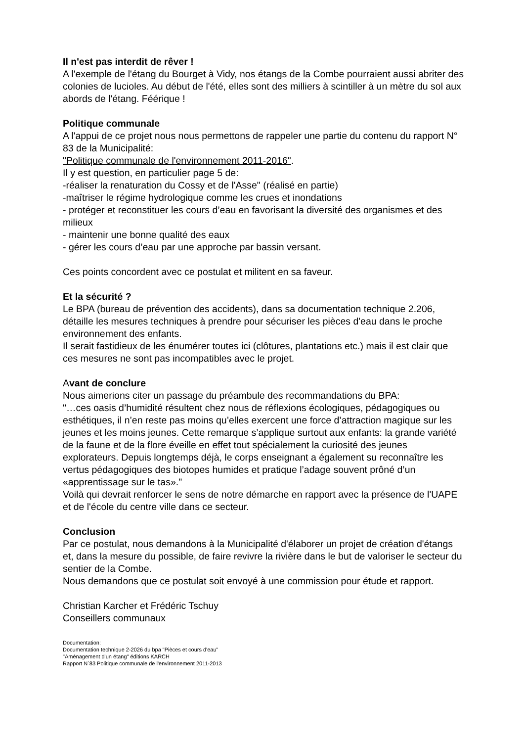Il n'est pas interdit de rêver !
A l'exemple de l'étang du Bourget à Vidy, nos étangs de la Combe pourraient aussi abriter des colonies de lucioles. Au début de l'été, elles sont des milliers à scintiller à un mètre du sol aux abords de l'étang. Féérique !
Politique communale
A l'appui de ce projet nous nous permettons de rappeler une partie du contenu du rapport N° 83 de la Municipalité:
"Politique communale de l'environnement 2011-2016".
Il y est question, en particulier page 5 de:
-réaliser la renaturation du Cossy et de l'Asse" (réalisé en partie)
-maîtriser le régime hydrologique comme les crues et inondations
- protéger et reconstituer les cours d’eau en favorisant la diversité des organismes et des milieux
- maintenir une bonne qualité des eaux
- gérer les cours d’eau par une approche par bassin versant.
Ces points concordent avec ce postulat et militent en sa faveur.
Et la sécurité ?
Le BPA (bureau de prévention des accidents), dans sa documentation technique 2.206, détaille les mesures techniques à prendre pour sécuriser les pièces d'eau dans le proche environnement des enfants.
Il serait fastidieux de les énumérer toutes ici (clôtures, plantations etc.) mais il est clair que ces mesures ne sont pas incompatibles avec le projet.
Avant de conclure
Nous aimerions citer un passage du préambule des recommandations du BPA:
"…ces oasis d’humidité résultent chez nous de réflexions écologiques, pédagogiques ou esthétiques, il n’en reste pas moins qu’elles exercent une force d’attraction magique sur les jeunes et les moins jeunes. Cette remarque s’applique surtout aux enfants: la grande variété de la faune et de la flore éveille en effet tout spécialement la curiosité des jeunes explorateurs. Depuis longtemps déjà, le corps enseignant a également su reconnaître les vertus pédagogiques des biotopes humides et pratique l’adage souvent prôné d’un «apprentissage sur le tas»."
Voilà qui devrait renforcer le sens de notre démarche en rapport avec la présence de l'UAPE et de l'école du centre ville dans ce secteur.
Conclusion
Par ce postulat, nous demandons à la Municipalité d'élaborer un projet de création d'étangs et, dans la mesure du possible, de faire revivre la rivière dans le but de valoriser le secteur du sentier de la Combe.
Nous demandons que ce postulat soit envoyé à une commission pour étude et rapport.
Christian Karcher et Frédéric Tschuy
Conseillers communaux
Documentation:
Documentation technique 2-2026 du bpa "Pièces et cours d'eau"
"Aménagement d'un étang" éditions KARCH
Rapport N`83 Politique communale de l'environnement 2011-2013